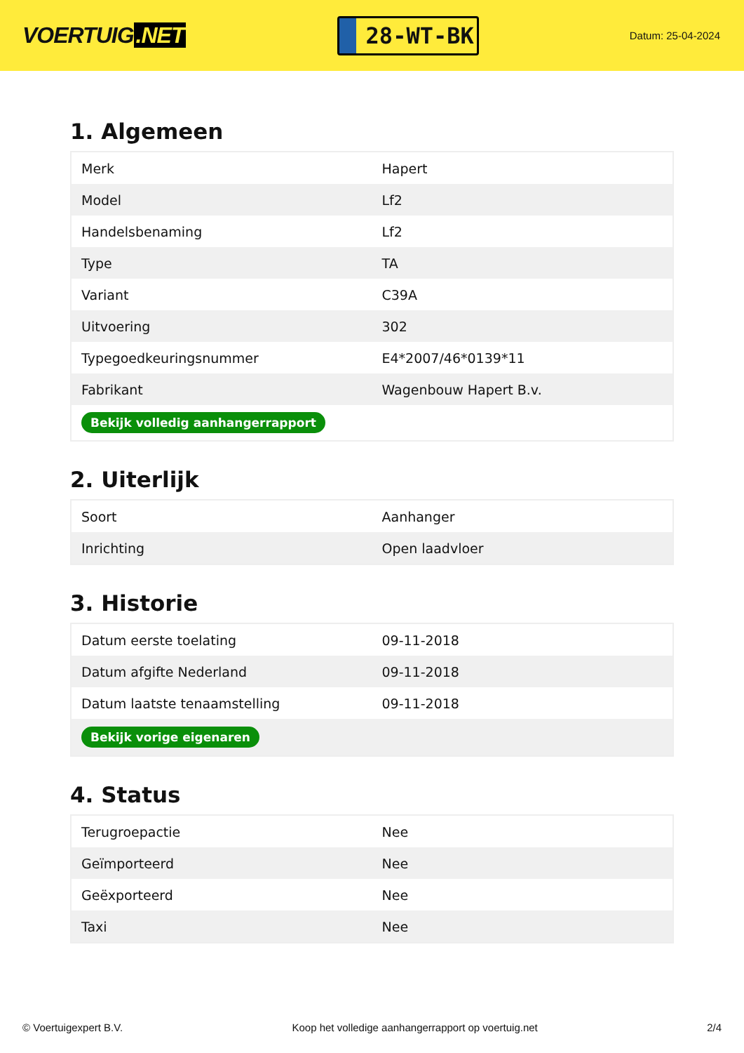VOERTUIG.NET
28-WT-BK
Datum: 25-04-2024
1. Algemeen
| Merk | Hapert |
| Model | Lf2 |
| Handelsbenaming | Lf2 |
| Type | TA |
| Variant | C39A |
| Uitvoering | 302 |
| Typegoedkeuringsnummer | E4*2007/46*0139*11 |
| Fabrikant | Wagenbouw Hapert B.v. |
| Bekijk volledig aanhangerrapport | |
2. Uiterlijk
| Soort | Aanhanger |
| Inrichting | Open laadvloer |
3. Historie
| Datum eerste toelating | 09-11-2018 |
| Datum afgifte Nederland | 09-11-2018 |
| Datum laatste tenaamstelling | 09-11-2018 |
| Bekijk vorige eigenaren | |
4. Status
| Terugroepactie | Nee |
| Geïmporteerd | Nee |
| Geëxporteerd | Nee |
| Taxi | Nee |
© Voertuigexpert B.V. Koop het volledige aanhangerrapport op voertuig.net 2/4